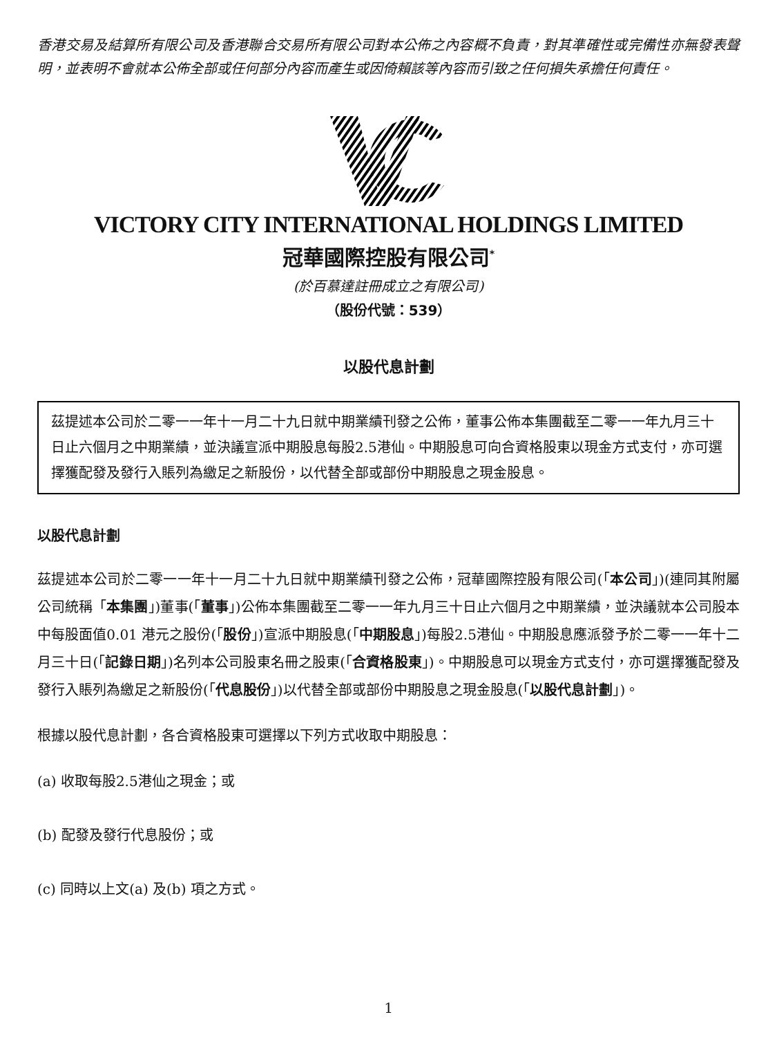香港交易及結算所有限公司及香港聯合交易所有限公司對本公佈之內容概不負責，對其準確性或完備性亦無發表聲明，並表明不會就本公佈全部或任何部分內容而產生或因倚賴該等內容而引致之任何損失承擔任何責任。
VICTORY CITY INTERNATIONAL HOLDINGS LIMITED
冠華國際控股有限公司<sup>*</sup>
(於百慕達註冊成立之有限公司)
（股份代號：539）
以股代息計劃
茲提述本公司於二零一一年十一月二十九日就中期業績刊發之公佈，董事公佈本集團截至二零一一年九月三十日止六個月之中期業績，並決議宣派中期股息每股2.5港仙。中期股息可向合資格股東以現金方式支付，亦可選擇獲配發及發行入賬列為繳足之新股份，以代替全部或部份中期股息之現金股息。
以股代息計劃
茲提述本公司於二零一一年十一月二十九日就中期業績刊發之公佈，冠華國際控股有限公司(「本公司」)(連同其附屬公司統稱「本集團」)董事(「董事」)公佈本集團截至二零一一年九月三十日止六個月之中期業績，並決議就本公司股本中每股面值0.01 港元之股份(「股份」)宣派中期股息(「中期股息」)每股2.5港仙。中期股息應派發予於二零一一年十二月三十日(「記錄日期」)名列本公司股東名冊之股東(「合資格股東」)。中期股息可以現金方式支付，亦可選擇獲配發及發行入賬列為繳足之新股份(「代息股份」)以代替全部或部份中期股息之現金股息(「以股代息計劃」)。
根據以股代息計劃，各合資格股東可選擇以下列方式收取中期股息：
(a) 收取每股2.5港仙之現金；或
(b) 配發及發行代息股份；或
(c) 同時以上文(a) 及(b) 項之方式。
1